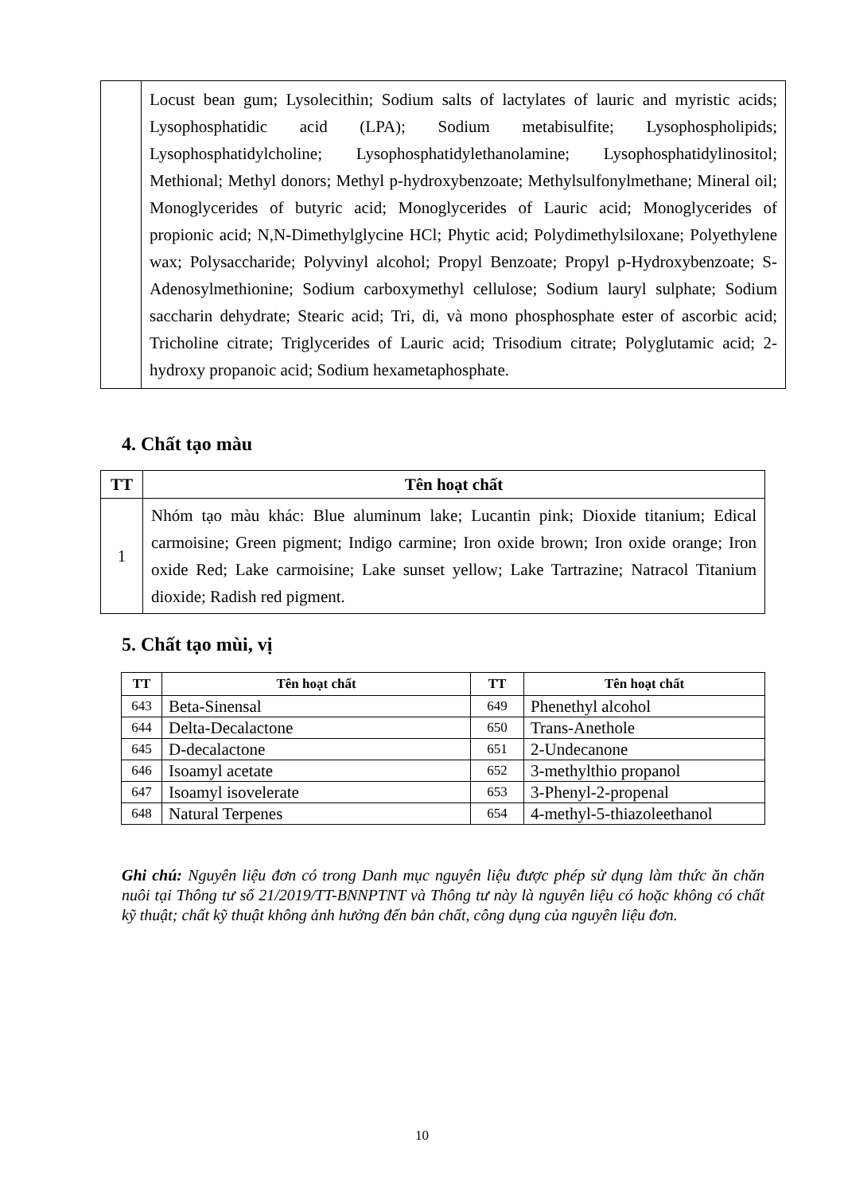| | Locust bean gum; Lysolecithin; Sodium salts of lactylates of lauric and myristic acids; Lysophosphatidic acid (LPA); Sodium metabisulfite; Lysophospholipids; Lysophosphatidylcholine; Lysophosphatidylethanolamine; Lysophosphatidylinositol; Methional; Methyl donors; Methyl p-hydroxybenzoate; Methylsulfonylmethane; Mineral oil; Monoglycerides of butyric acid; Monoglycerides of Lauric acid; Monoglycerides of propionic acid; N,N-Dimethylglycine HCl; Phytic acid; Polydimethylsiloxane; Polyethylene wax; Polysaccharide; Polyvinyl alcohol; Propyl Benzoate; Propyl p-Hydroxybenzoate; S-Adenosylmethionine; Sodium carboxymethyl cellulose; Sodium lauryl sulphate; Sodium saccharin dehydrate; Stearic acid; Tri, di, và mono phosphosphate ester of ascorbic acid; Tricholine citrate; Triglycerides of Lauric acid; Trisodium citrate; Polyglutamic acid; 2-hydroxy propanoic acid; Sodium hexametaphosphate. |
4. Chất tạo màu
| TT | Tên hoạt chất |
| --- | --- |
| 1 | Nhóm tạo màu khác: Blue aluminum lake; Lucantin pink; Dioxide titanium; Edical carmoisine; Green pigment; Indigo carmine; Iron oxide brown; Iron oxide orange; Iron oxide Red; Lake carmoisine; Lake sunset yellow; Lake Tartrazine; Natracol Titanium dioxide; Radish red pigment. |
5. Chất tạo mùi, vị
| TT | Tên hoạt chất | TT | Tên hoạt chất |
| --- | --- | --- | --- |
| 643 | Beta-Sinensal | 649 | Phenethyl alcohol |
| 644 | Delta-Decalactone | 650 | Trans-Anethole |
| 645 | D-decalactone | 651 | 2-Undecanone |
| 646 | Isoamyl acetate | 652 | 3-methylthio propanol |
| 647 | Isoamyl isovelerate | 653 | 3-Phenyl-2-propenal |
| 648 | Natural Terpenes | 654 | 4-methyl-5-thiazoleethanol |
Ghi chú: Nguyên liệu đơn có trong Danh mục nguyên liệu được phép sử dụng làm thức ăn chăn nuôi tại Thông tư số 21/2019/TT-BNNPTNT và Thông tư này là nguyên liệu có hoặc không có chất kỹ thuật; chất kỹ thuật không ảnh hưởng đến bản chất, công dụng của nguyên liệu đơn.
10